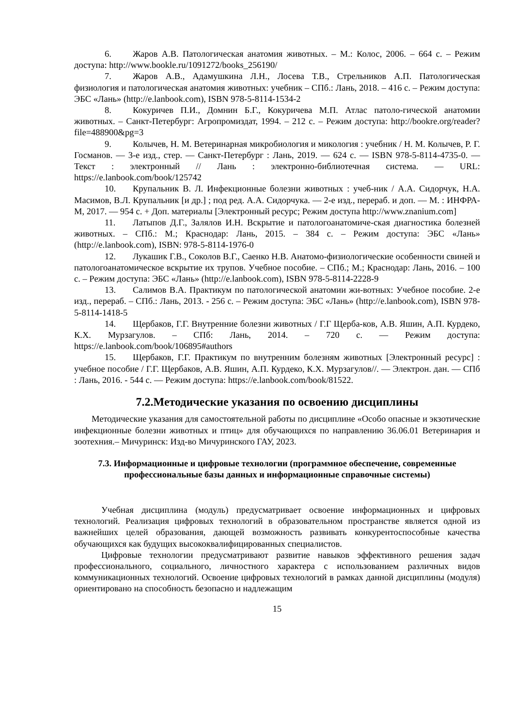6. Жаров А.В. Патологическая анатомия животных. – М.: Колос, 2006. – 664 с. – Режим доступа: http://www.bookle.ru/1091272/books_256190/
7. Жаров А.В., Адамушкина Л.Н., Лосева Т.В., Стрельников А.П. Патологическая физиология и патологическая анатомия животных: учебник – СПб.: Лань, 2018. – 416 с. – Режим доступа: ЭБС «Лань» (http://e.lanbook.com), ISBN 978-5-8114-1534-2
8. Кокуричев П.И., Домнин Б.Г., Кокуричева М.П. Атлас патоло-гической анатомии животных. – Санкт-Петербург: Агропромиздат, 1994. – 212 с. – Режим доступа: http://bookre.org/reader?file=488900&pg=3
9. Колычев, Н. М. Ветеринарная микробиология и микология : учебник / Н. М. Колычев, Р. Г. Госманов. — 3-е изд., стер. — Санкт-Петербург : Лань, 2019. — 624 с. — ISBN 978-5-8114-4735-0. — Текст : электронный // Лань : электронно-библиотечная система. — URL: https://e.lanbook.com/book/125742
10. Крупальник В. Л. Инфекционные болезни животных : учеб-ник / А.А. Сидорчук, Н.А. Масимов, В.Л. Крупальник [и др.] ; под ред. А.А. Сидорчука. — 2-е изд., перераб. и доп. — М. : ИНФРА- М, 2017. — 954 с. + Доп. материалы [Электронный ресурс; Режим доступа http://www.znanium.com]
11. Латыпов Д.Г., Залялов И.Н. Вскрытие и патологоанатомиче-ская диагностика болезней животных. – СПб.: М.; Краснодар: Лань, 2015. – 384 с. – Режим доступа: ЭБС «Лань» (http://e.lanbook.com), ISBN: 978-5-8114-1976-0
12. Лукашик Г.В., Соколов В.Г., Саенко Н.В. Анатомо-физиологические особенности свиней и патологоанатомическое вскрытие их трупов. Учебное пособие. – СПб.; М.; Краснодар: Лань, 2016. – 100 с. – Режим доступа: ЭБС «Лань» (http://e.lanbook.com), ISBN 978-5-8114-2228-9
13. Салимов В.А. Практикум по патологической анатомии жи-вотных: Учебное пособие. 2-е изд., перераб. – СПб.: Лань, 2013. - 256 с. – Режим доступа: ЭБС «Лань» (http://e.lanbook.com), ISBN 978-5-8114-1418-5
14. Щербаков, Г.Г. Внутренние болезни животных / Г.Г Щерба-ков, А.В. Яшин, А.П. Курдеко, К.Х. Мурзагулов. – СПб: Лань, 2014. – 720 с. — Режим доступа: https://e.lanbook.com/book/106895#authors
15. Щербаков, Г.Г. Практикум по внутренним болезням животных [Электронный ресурс] : учебное пособие / Г.Г. Щербаков, А.В. Яшин, А.П. Курдеко, К.Х. Мурзагулов//. — Электрон. дан. — СПб : Лань, 2016. - 544 с. — Режим доступа: https://e.lanbook.com/book/81522.
7.2.Методические указания по освоению дисциплины
Методические указания для самостоятельной работы по дисциплине «Особо опасные и экзотические инфекционные болезни животных и птиц» для обучающихся по направлению 36.06.01 Ветеринария и зоотехния.– Мичуринск: Изд-во Мичуринского ГАУ, 2023.
7.3. Информационные и цифровые технологии (программное обеспечение, современные профессиональные базы данных и информационные справочные системы)
Учебная дисциплина (модуль) предусматривает освоение информационных и цифровых технологий. Реализация цифровых технологий в образовательном пространстве является одной из важнейших целей образования, дающей возможность развивать конкурентоспособные качества обучающихся как будущих высококвалифицированных специалистов.
Цифровые технологии предусматривают развитие навыков эффективного решения задач профессионального, социального, личностного характера с использованием различных видов коммуникационных технологий. Освоение цифровых технологий в рамках данной дисциплины (модуля) ориентировано на способность безопасно и надлежащим
15